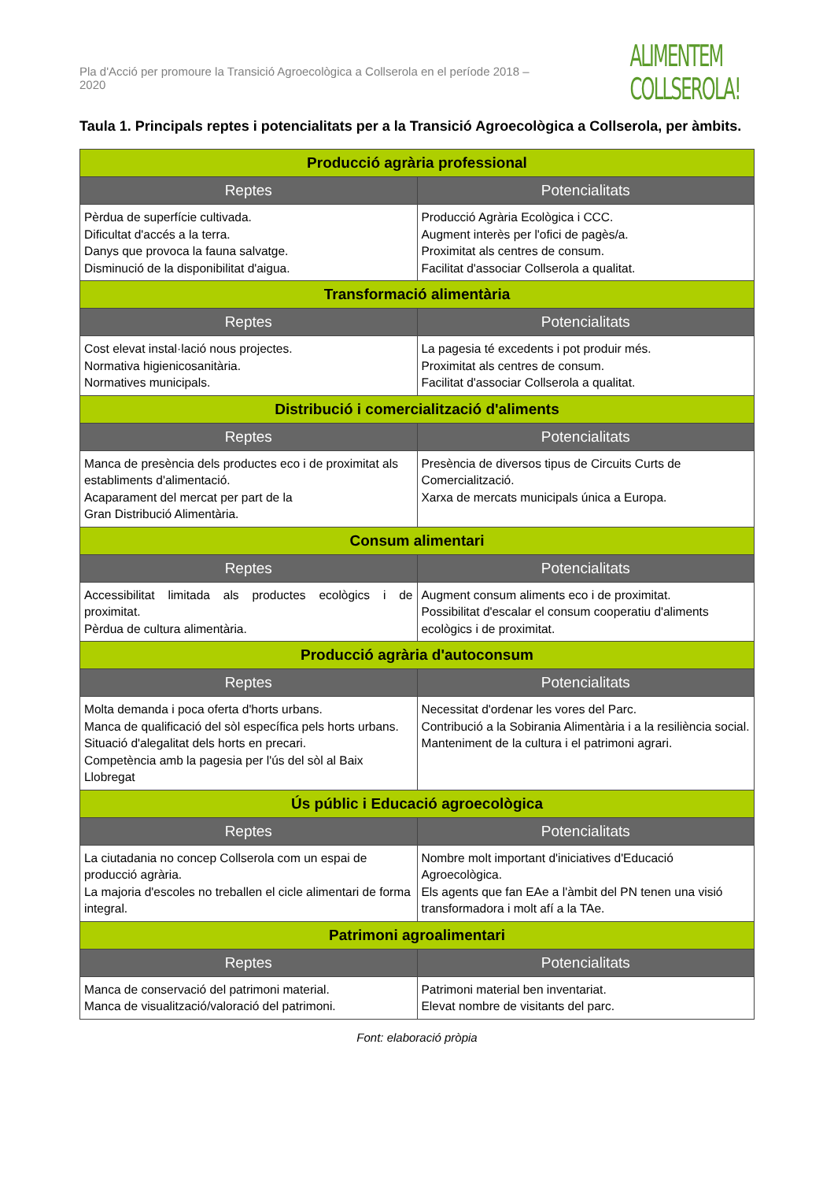Pla d'Acció per promoure la Transició Agroecològica a Collserola en el període 2018 – 2020
ALIMENTEM
COLLSEROLA!
Taula 1. Principals reptes i potencialitats per a la Transició Agroecològica a Collserola, per àmbits.
| Producció agrària professional | |
| Reptes | Potencialitats |
| Pèrdua de superfície cultivada. Dificultat d'accés a la terra. Danys que provoca la fauna salvatge. Disminució de la disponibilitat d'aigua. | Producció Agrària Ecològica i CCC. Augment interès per l'ofici de pagès/a. Proximitat als centres de consum. Facilitat d'associar Collserola a qualitat. |
| Transformació alimentària | |
| Reptes | Potencialitats |
| Cost elevat instal·lació nous projectes. Normativa higienicosanitària. Normatives municipals. | La pagesia té excedents i pot produir més. Proximitat als centres de consum. Facilitat d'associar Collserola a qualitat. |
| Distribució i comercialització d'aliments | |
| Reptes | Potencialitats |
| Manca de presència dels productes eco i de proximitat als establiments d'alimentació. Acaparament del mercat per part de la Gran Distribució Alimentària. | Presència de diversos tipus de Circuits Curts de Comercialització. Xarxa de mercats municipals única a Europa. |
| Consum alimentari | |
| Reptes | Potencialitats |
| Accessibilitat limitada als productes ecològics i de proximitat. Pèrdua de cultura alimentària. | Augment consum aliments eco i de proximitat. Possibilitat d'escalar el consum cooperatiu d'aliments ecològics i de proximitat. |
| Producció agrària d'autoconsum | |
| Reptes | Potencialitats |
| Molta demanda i poca oferta d'horts urbans. Manca de qualificació del sòl específica pels horts urbans. Situació d'alegalitat dels horts en precari. Competència amb la pagesia per l'ús del sòl al Baix Llobregat | Necessitat d'ordenar les vores del Parc. Contribució a la Sobirania Alimentària i a la resiliència social. Manteniment de la cultura i el patrimoni agrari. |
| Ús públic i Educació agroecològica | |
| Reptes | Potencialitats |
| La ciutadania no concep Collserola com un espai de producció agrària. La majoria d'escoles no treballen el cicle alimentari de forma integral. | Nombre molt important d'iniciatives d'Educació Agroecològica. Els agents que fan EAe a l'àmbit del PN tenen una visió transformadora i molt afí a la TAe. |
| Patrimoni agroalimentari | |
| Reptes | Potencialitats |
| Manca de conservació del patrimoni material. Manca de visualització/valoració del patrimoni. | Patrimoni material ben inventariat. Elevat nombre de visitants del parc. |
Font: elaboració pròpia